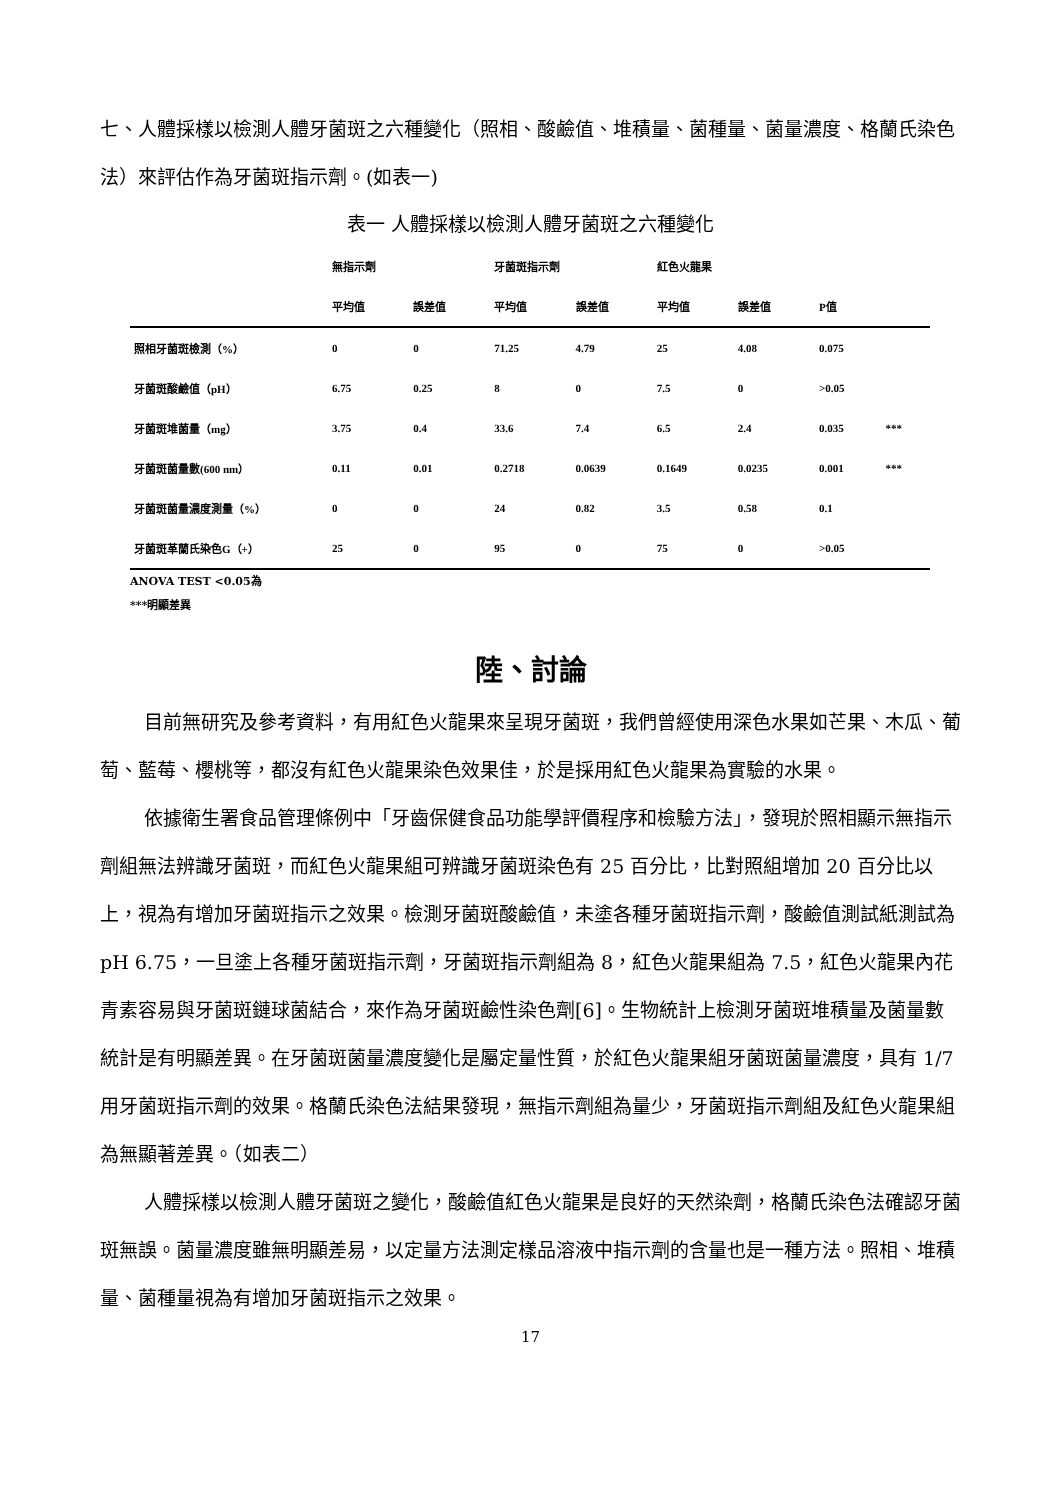七、人體採樣以檢測人體牙菌斑之六種變化（照相、酸鹼值、堆積量、菌種量、菌量濃度、格蘭氏染色法）來評估作為牙菌斑指示劑。(如表一)
表一 人體採樣以檢測人體牙菌斑之六種變化
| | 無指示劑 | | 牙菌斑指示劑 | | 紅色火龍果 | | | |
| | 平均值 | 誤差值 | 平均值 | 誤差值 | 平均值 | 誤差值 | P值 | |
| 照相牙菌斑檢測（%） | 0 | 0 | 71.25 | 4.79 | 25 | 4.08 | 0.075 | |
| 牙菌斑酸鹼值（pH） | 6.75 | 0.25 | 8 | 0 | 7.5 | 0 | >0.05 | |
| 牙菌斑堆菌量（mg） | 3.75 | 0.4 | 33.6 | 7.4 | 6.5 | 2.4 | 0.035 | *** |
| 牙菌斑菌量數(600 nm） | 0.11 | 0.01 | 0.2718 | 0.0639 | 0.1649 | 0.0235 | 0.001 | *** |
| 牙菌斑菌量濃度測量（%） | 0 | 0 | 24 | 0.82 | 3.5 | 0.58 | 0.1 | |
| 牙菌斑革蘭氏染色G（+） | 25 | 0 | 95 | 0 | 75 | 0 | >0.05 | |
ANOVA TEST <0.05為
***明顯差異
陸、討論
目前無研究及參考資料，有用紅色火龍果來呈現牙菌斑，我們曾經使用深色水果如芒果、木瓜、葡萄、藍莓、櫻桃等，都沒有紅色火龍果染色效果佳，於是採用紅色火龍果為實驗的水果。
依據衛生署食品管理條例中「牙齒保健食品功能學評價程序和檢驗方法」，發現於照相顯示無指示劑組無法辨識牙菌斑，而紅色火龍果組可辨識牙菌斑染色有 25 百分比，比對照組增加 20 百分比以上，視為有增加牙菌斑指示之效果。檢測牙菌斑酸鹼值，未塗各種牙菌斑指示劑，酸鹼值測試紙測試為 pH 6.75，一旦塗上各種牙菌斑指示劑，牙菌斑指示劑組為 8，紅色火龍果組為 7.5，紅色火龍果內花青素容易與牙菌斑鏈球菌結合，來作為牙菌斑鹼性染色劑[6]。生物統計上檢測牙菌斑堆積量及菌量數統計是有明顯差異。在牙菌斑菌量濃度變化是屬定量性質，於紅色火龍果組牙菌斑菌量濃度，具有 1/7 用牙菌斑指示劑的效果。格蘭氏染色法結果發現，無指示劑組為量少，牙菌斑指示劑組及紅色火龍果組為無顯著差異。（如表二）
人體採樣以檢測人體牙菌斑之變化，酸鹼值紅色火龍果是良好的天然染劑，格蘭氏染色法確認牙菌斑無誤。菌量濃度雖無明顯差易，以定量方法測定樣品溶液中指示劑的含量也是一種方法。照相、堆積量、菌種量視為有增加牙菌斑指示之效果。
17